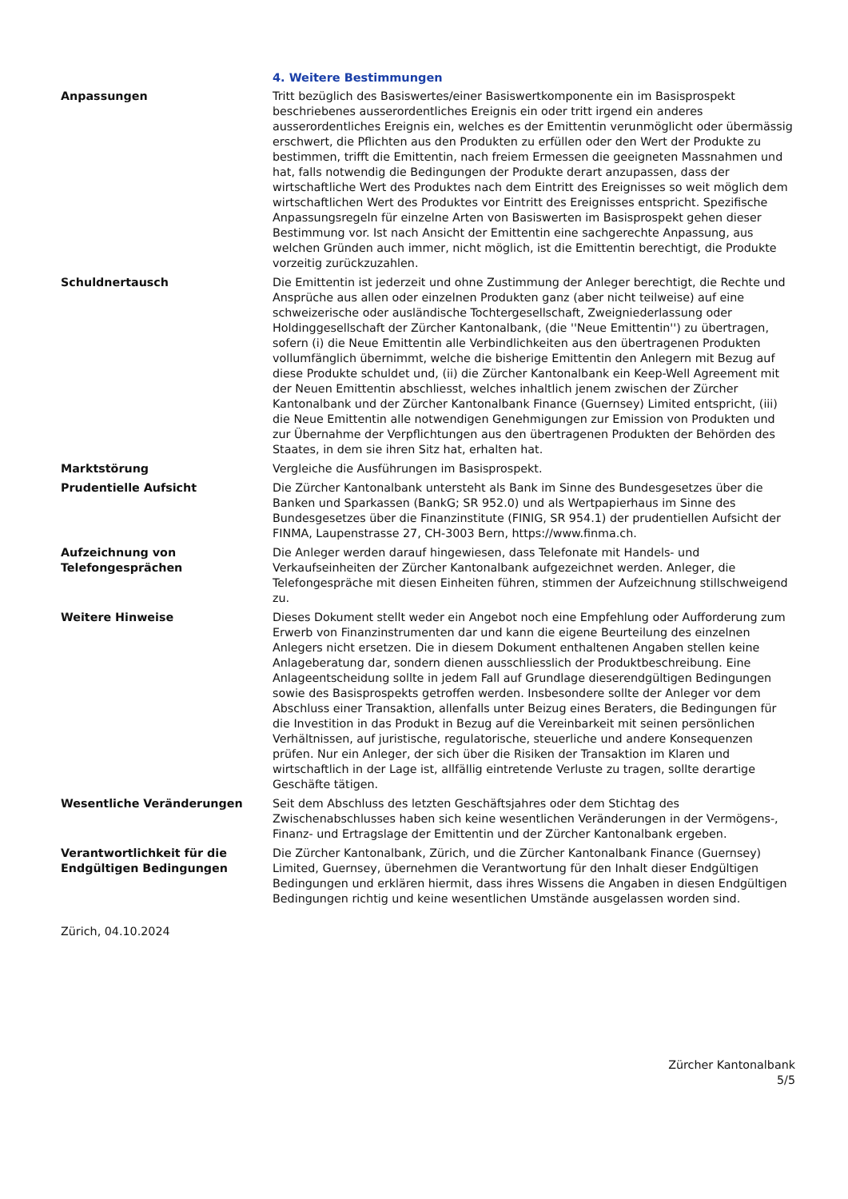4. Weitere Bestimmungen
Anpassungen Tritt bezüglich des Basiswertes/einer Basiswertkomponente ein im Basisprospekt beschriebenes ausserordentliches Ereignis ein oder tritt irgend ein anderes ausserordentliches Ereignis ein, welches es der Emittentin verunmöglicht oder übermässig erschwert, die Pflichten aus den Produkten zu erfüllen oder den Wert der Produkte zu bestimmen, trifft die Emittentin, nach freiem Ermessen die geeigneten Massnahmen und hat, falls notwendig die Bedingungen der Produkte derart anzupassen, dass der wirtschaftliche Wert des Produktes nach dem Eintritt des Ereignisses so weit möglich dem wirtschaftlichen Wert des Produktes vor Eintritt des Ereignisses entspricht. Spezifische Anpassungsregeln für einzelne Arten von Basiswerten im Basisprospekt gehen dieser Bestimmung vor. Ist nach Ansicht der Emittentin eine sachgerechte Anpassung, aus welchen Gründen auch immer, nicht möglich, ist die Emittentin berechtigt, die Produkte vorzeitig zurückzuzahlen.
Schuldnertausch Die Emittentin ist jederzeit und ohne Zustimmung der Anleger berechtigt, die Rechte und Ansprüche aus allen oder einzelnen Produkten ganz (aber nicht teilweise) auf eine schweizerische oder ausländische Tochtergesellschaft, Zweigniederlassung oder Holdinggesellschaft der Zürcher Kantonalbank, (die ''Neue Emittentin'') zu übertragen, sofern (i) die Neue Emittentin alle Verbindlichkeiten aus den übertragenen Produkten vollumfänglich übernimmt, welche die bisherige Emittentin den Anlegern mit Bezug auf diese Produkte schuldet und, (ii) die Zürcher Kantonalbank ein Keep-Well Agreement mit der Neuen Emittentin abschliesst, welches inhaltlich jenem zwischen der Zürcher Kantonalbank und der Zürcher Kantonalbank Finance (Guernsey) Limited entspricht, (iii) die Neue Emittentin alle notwendigen Genehmigungen zur Emission von Produkten und zur Übernahme der Verpflichtungen aus den übertragenen Produkten der Behörden des Staates, in dem sie ihren Sitz hat, erhalten hat.
Marktstörung Vergleiche die Ausführungen im Basisprospekt.
Prudentielle Aufsicht Die Zürcher Kantonalbank untersteht als Bank im Sinne des Bundesgesetzes über die Banken und Sparkassen (BankG; SR 952.0) und als Wertpapierhaus im Sinne des Bundesgesetzes über die Finanzinstitute (FINIG, SR 954.1) der prudentiellen Aufsicht der FINMA, Laupenstrasse 27, CH-3003 Bern, https://www.finma.ch.
Aufzeichnung von
Telefongesprächen
Die Anleger werden darauf hingewiesen, dass Telefonate mit Handels- und Verkaufseinheiten der Zürcher Kantonalbank aufgezeichnet werden. Anleger, die Telefongespräche mit diesen Einheiten führen, stimmen der Aufzeichnung stillschweigend zu.
Weitere Hinweise Dieses Dokument stellt weder ein Angebot noch eine Empfehlung oder Aufforderung zum Erwerb von Finanzinstrumenten dar und kann die eigene Beurteilung des einzelnen Anlegers nicht ersetzen. Die in diesem Dokument enthaltenen Angaben stellen keine Anlageberatung dar, sondern dienen ausschliesslich der Produktbeschreibung. Eine Anlageentscheidung sollte in jedem Fall auf Grundlage dieserendgültigen Bedingungen sowie des Basisprospekts getroffen werden. Insbesondere sollte der Anleger vor dem Abschluss einer Transaktion, allenfalls unter Beizug eines Beraters, die Bedingungen für die Investition in das Produkt in Bezug auf die Vereinbarkeit mit seinen persönlichen Verhältnissen, auf juristische, regulatorische, steuerliche und andere Konsequenzen prüfen. Nur ein Anleger, der sich über die Risiken der Transaktion im Klaren und wirtschaftlich in der Lage ist, allfällig eintretende Verluste zu tragen, sollte derartige Geschäfte tätigen.
Wesentliche Veränderungen Seit dem Abschluss des letzten Geschäftsjahres oder dem Stichtag des Zwischenabschlusses haben sich keine wesentlichen Veränderungen in der Vermögens-, Finanz- und Ertragslage der Emittentin und der Zürcher Kantonalbank ergeben.
Verantwortlichkeit für die
Endgültigen Bedingungen
Die Zürcher Kantonalbank, Zürich, und die Zürcher Kantonalbank Finance (Guernsey) Limited, Guernsey, übernehmen die Verantwortung für den Inhalt dieser Endgültigen Bedingungen und erklären hiermit, dass ihres Wissens die Angaben in diesen Endgültigen Bedingungen richtig und keine wesentlichen Umstände ausgelassen worden sind.
Zürich, 04.10.2024
Zürcher Kantonalbank
5/5